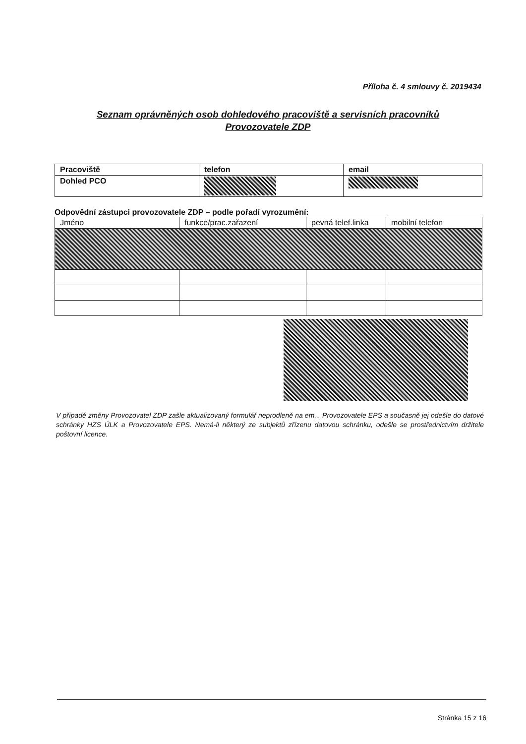Příloha č. 4 smlouvy č. 2019434
Seznam oprávněných osob dohledového pracoviště a servisních pracovníků Provozovatele ZDP
| Pracoviště | telefon | email |
| Dohled PCO | | |
Odpovědní zástupci provozovatele ZDP – podle pořadí vyrozumění:
| Jméno | funkce/prac.zařazení | pevná telef.linka | mobilní telefon |
V případě změny Provozovatel ZDP zašle aktualizovaný formulář neprodleně na em... Provozovatele EPS a současně jej odešle do datové schránky HZS ÚLK a Provozovatele EPS. Nemá-li některý ze subjektů zřízenu datovou schránku, odešle se prostřednictvím držitele poštovní licence.
Stránka 15 z 16